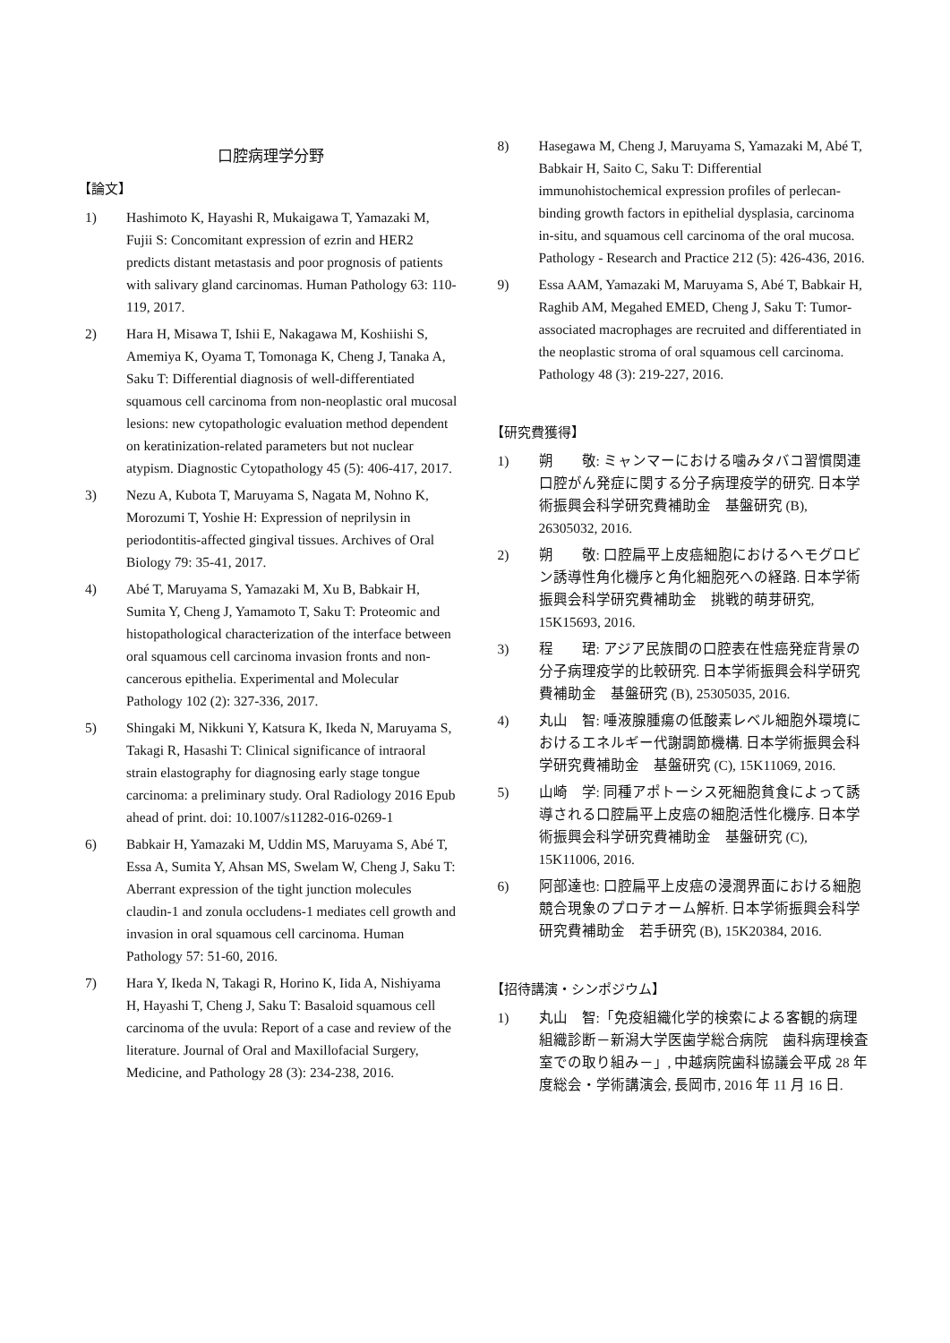口腔病理学分野
【論文】
1) Hashimoto K, Hayashi R, Mukaigawa T, Yamazaki M, Fujii S: Concomitant expression of ezrin and HER2 predicts distant metastasis and poor prognosis of patients with salivary gland carcinomas. Human Pathology 63: 110-119, 2017.
2) Hara H, Misawa T, Ishii E, Nakagawa M, Koshiishi S, Amemiya K, Oyama T, Tomonaga K, Cheng J, Tanaka A, Saku T: Differential diagnosis of well-differentiated squamous cell carcinoma from non-neoplastic oral mucosal lesions: new cytopathologic evaluation method dependent on keratinization-related parameters but not nuclear atypism. Diagnostic Cytopathology 45 (5): 406-417, 2017.
3) Nezu A, Kubota T, Maruyama S, Nagata M, Nohno K, Morozumi T, Yoshie H: Expression of neprilysin in periodontitis-affected gingival tissues. Archives of Oral Biology 79: 35-41, 2017.
4) Abé T, Maruyama S, Yamazaki M, Xu B, Babkair H, Sumita Y, Cheng J, Yamamoto T, Saku T: Proteomic and histopathological characterization of the interface between oral squamous cell carcinoma invasion fronts and non-cancerous epithelia. Experimental and Molecular Pathology 102 (2): 327-336, 2017.
5) Shingaki M, Nikkuni Y, Katsura K, Ikeda N, Maruyama S, Takagi R, Hasashi T: Clinical significance of intraoral strain elastography for diagnosing early stage tongue carcinoma: a preliminary study. Oral Radiology 2016 Epub ahead of print. doi: 10.1007/s11282-016-0269-1
6) Babkair H, Yamazaki M, Uddin MS, Maruyama S, Abé T, Essa A, Sumita Y, Ahsan MS, Swelam W, Cheng J, Saku T: Aberrant expression of the tight junction molecules claudin-1 and zonula occludens-1 mediates cell growth and invasion in oral squamous cell carcinoma. Human Pathology 57: 51-60, 2016.
7) Hara Y, Ikeda N, Takagi R, Horino K, Iida A, Nishiyama H, Hayashi T, Cheng J, Saku T: Basaloid squamous cell carcinoma of the uvula: Report of a case and review of the literature. Journal of Oral and Maxillofacial Surgery, Medicine, and Pathology 28 (3): 234-238, 2016.
8) Hasegawa M, Cheng J, Maruyama S, Yamazaki M, Abé T, Babkair H, Saito C, Saku T: Differential immunohistochemical expression profiles of perlecan-binding growth factors in epithelial dysplasia, carcinoma in-situ, and squamous cell carcinoma of the oral mucosa. Pathology - Research and Practice 212 (5): 426-436, 2016.
9) Essa AAM, Yamazaki M, Maruyama S, Abé T, Babkair H, Raghib AM, Megahed EMED, Cheng J, Saku T: Tumor-associated macrophages are recruited and differentiated in the neoplastic stroma of oral squamous cell carcinoma. Pathology 48 (3): 219-227, 2016.
【研究費獲得】
1) 朔　　敬: ミャンマーにおける噛みタバコ習慣関連口腔がん発症に関する分子病理疫学的研究. 日本学術振興会科学研究費補助金　基盤研究 (B), 26305032, 2016.
2) 朔　　敬: 口腔扁平上皮癌細胞におけるヘモグロビン誘導性角化機序と角化細胞死への経路. 日本学術振興会科学研究費補助金　挑戦的萌芽研究, 15K15693, 2016.
3) 程　　珺: アジア民族間の口腔表在性癌発症背景の分子病理疫学的比較研究. 日本学術振興会科学研究費補助金　基盤研究 (B), 25305035, 2016.
4) 丸山　智: 唾液腺腫瘍の低酸素レベル細胞外環境におけるエネルギー代謝調節機構. 日本学術振興会科学研究費補助金　基盤研究 (C), 15K11069, 2016.
5) 山崎　学: 同種アポトーシス死細胞貧食によって誘導される口腔扁平上皮癌の細胞活性化機序. 日本学術振興会科学研究費補助金　基盤研究 (C), 15K11006, 2016.
6) 阿部達也: 口腔扁平上皮癌の浸潤界面における細胞競合現象のプロテオーム解析. 日本学術振興会科学研究費補助金　若手研究 (B), 15K20384, 2016.
【招待講演・シンポジウム】
1) 丸山　智:「免疫組織化学的検索による客観的病理組織診断－新潟大学医歯学総合病院　歯科病理検査室での取り組み－」, 中越病院歯科協議会平成 28 年度総会・学術講演会, 長岡市, 2016 年 11 月 16 日.